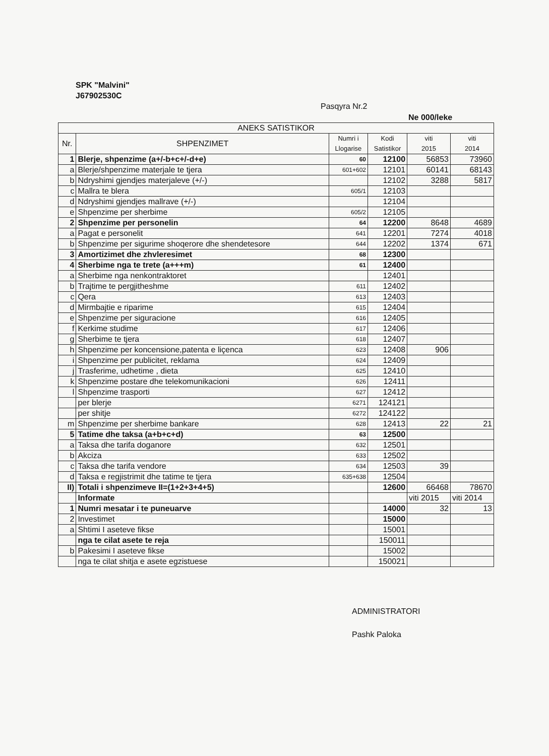SPK "Malvini"
J67902530C
Pasqyra Nr.2
Ne 000/leke
| ANEKS SATISTIKOR | | | | | |
| --- | --- | --- | --- | --- | --- |
| Nr. | SHPENZIMET | Numri i Llogarise | Kodi Satistikor | viti 2015 | viti 2014 |
| 1 | Blerje, shpenzime (a+/-b+c+/-d+e) | 60 | 12100 | 56853 | 73960 |
| a | Blerje/shpenzime materjale te tjera | 601+602 | 12101 | 60141 | 68143 |
| b | Ndryshimi gjendjes materjaleve (+/-) | | 12102 | 3288 | 5817 |
| c | Mallra te blera | 605/1 | 12103 | | |
| d | Ndryshimi gjendjes mallrave (+/-) | | 12104 | | |
| e | Shpenzime per sherbime | 605/2 | 12105 | | |
| 2 | Shpenzime per personelin | 64 | 12200 | 8648 | 4689 |
| a | Pagat e personelit | 641 | 12201 | 7274 | 4018 |
| b | Shpenzime per sigurime shoqerore dhe shendetesore | 644 | 12202 | 1374 | 671 |
| 3 | Amortizimet dhe zhvleresimet | 68 | 12300 | | |
| 4 | Sherbime nga te trete (a+++m) | 61 | 12400 | | |
| a | Sherbime nga nenkontraktoret | | 12401 | | |
| b | Trajtime te pergjitheshme | 611 | 12402 | | |
| c | Qera | 613 | 12403 | | |
| d | Mirmbajtie e riparime | 615 | 12404 | | |
| e | Shpenzime per siguracione | 616 | 12405 | | |
| f | Kerkime studime | 617 | 12406 | | |
| g | Sherbime te tjera | 618 | 12407 | | |
| h | Shpenzime per koncensione,patenta e liçenca | 623 | 12408 | 906 | |
| i | Shpenzime per publicitet, reklama | 624 | 12409 | | |
| j | Trasferime, udhetime , dieta | 625 | 12410 | | |
| k | Shpenzime postare dhe telekomunikacioni | 626 | 12411 | | |
| l | Shpenzime trasporti | 627 | 12412 | | |
| | per blerje | 6271 | 124121 | | |
| | per shitje | 6272 | 124122 | | |
| m | Shpenzime per sherbime bankare | 628 | 12413 | 22 | 21 |
| 5 | Tatime dhe taksa (a+b+c+d) | 63 | 12500 | | |
| a | Taksa dhe tarifa doganore | 632 | 12501 | | |
| b | Akciza | 633 | 12502 | | |
| c | Taksa dhe tarifa vendore | 634 | 12503 | 39 | |
| d | Taksa e regjistrimit dhe tatime te tjera | 635+638 | 12504 | | |
| II) | Totali i shpenzimeve II=(1+2+3+4+5) | | 12600 | 66468 | 78670 |
| | Informate | | | viti 2015 | viti 2014 |
| 1 | Numri mesatar i te puneuarve | | 14000 | 32 | 13 |
| 2 | Investimet | | 15000 | | |
| a | Shtimi I aseteve fikse | | 15001 | | |
| | nga te cilat asete te reja | | 150011 | | |
| b | Pakesimi I aseteve fikse | | 15002 | | |
| | nga te cilat shitja e asete egzistuese | | 150021 | | |
ADMINISTRATORI
Pashk Paloka